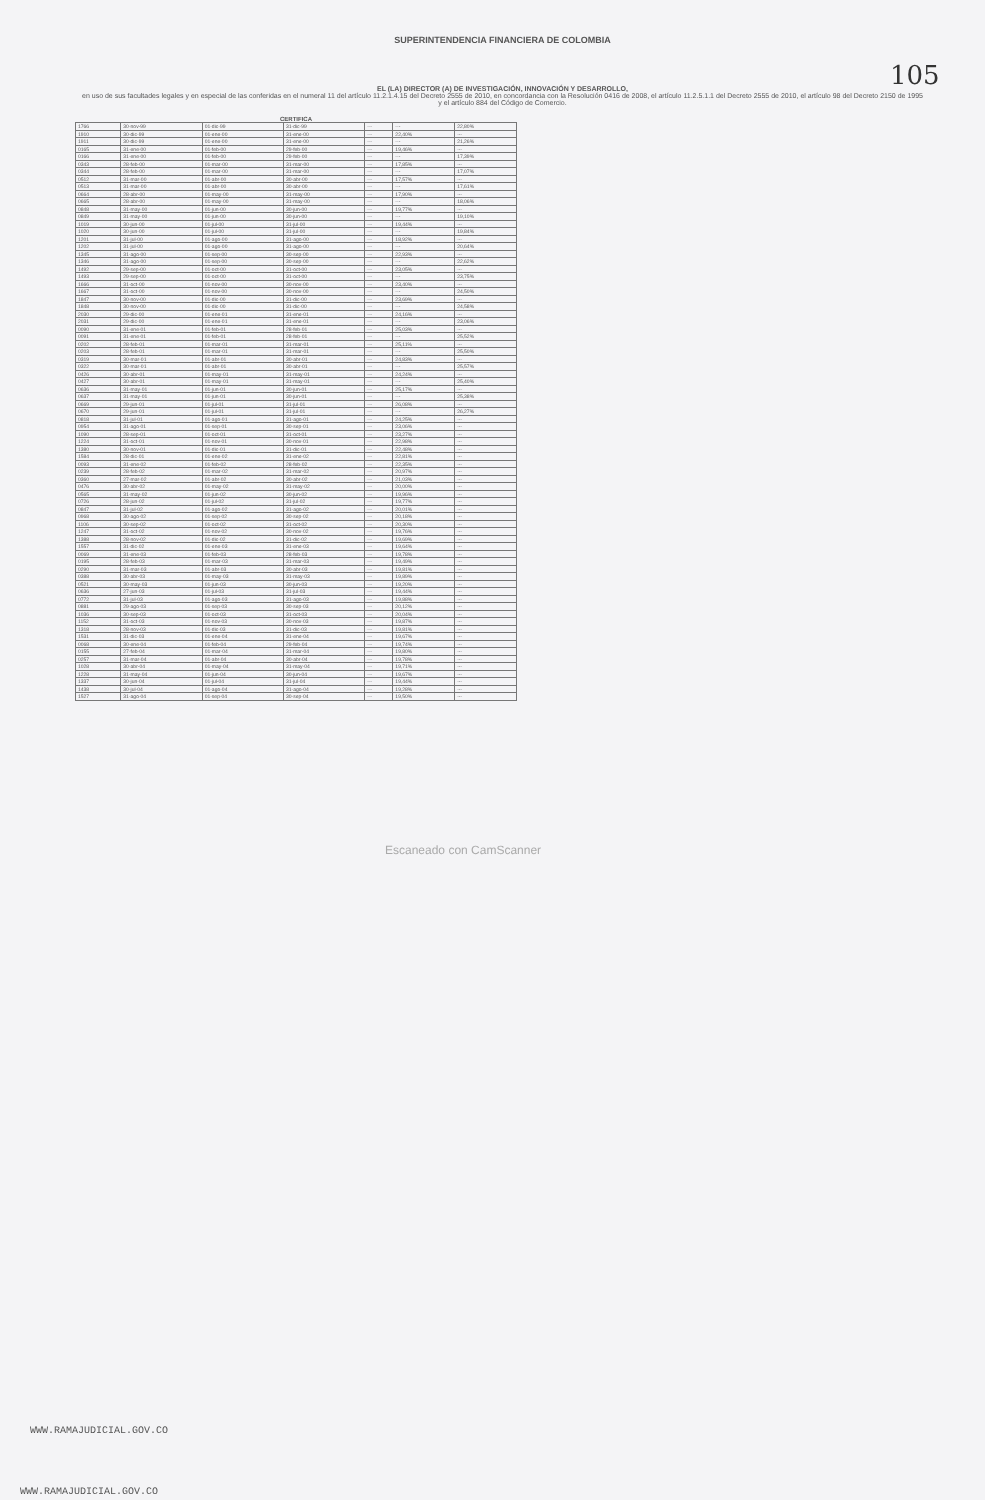SUPERINTENDENCIA FINANCIERA DE COLOMBIA
EL (LA) DIRECTOR (A) DE INVESTIGACIÓN, INNOVACIÓN Y DESARROLLO,
en uso de sus facultades legales y en especial de las conferidas en el numeral 11 del artículo 11.2.1.4.15 del Decreto 2555 de 2010, en concordancia con la Resolución 0416 de 2008, el artículo 11.2.5.1.1 del Decreto 2555 de 2010, el artículo 98 del Decreto 2150 de 1995 y el artículo 884 del Código de Comercio.
105
CERTIFICA
| 1766 | 30-nov-99 | 01-dic-99 | 31-dic-99 | --- | --- | 22,80% |
| 1910 | 30-dic-99 | 01-ene-00 | 31-ene-00 | --- | 22,40% | --- |
| 1911 | 30-dic-99 | 01-ene-00 | 31-ene-00 | --- | --- | 21,26% |
| 0165 | 31-ene-00 | 01-feb-00 | 29-feb-00 | --- | 19,46% | --- |
| 0166 | 31-ene-00 | 01-feb-00 | 29-feb-00 | --- | --- | 17,39% |
| 0343 | 28-feb-00 | 01-mar-00 | 31-mar-00 | --- | 17,85% | --- |
| 0344 | 28-feb-00 | 01-mar-00 | 31-mar-00 | --- | --- | 17,07% |
| 0512 | 31-mar-00 | 01-abr-00 | 30-abr-00 | --- | 17,57% | --- |
| 0513 | 31-mar-00 | 01-abr-00 | 30-abr-00 | --- | --- | 17,61% |
| 0664 | 28-abr-00 | 01-may-00 | 31-may-00 | --- | 17,90% | --- |
| 0665 | 28-abr-00 | 01-may-00 | 31-may-00 | --- | --- | 18,06% |
| 0848 | 31-may-00 | 01-jun-00 | 30-jun-00 | --- | 19,77% | --- |
| 0849 | 31-may-00 | 01-jun-00 | 30-jun-00 | --- | --- | 19,10% |
| 1019 | 30-jun-00 | 01-jul-00 | 31-jul-00 | --- | 19,44% | --- |
| 1020 | 30-jun-00 | 01-jul-00 | 31-jul-00 | --- | --- | 19,84% |
| 1201 | 31-jul-00 | 01-ago-00 | 31-ago-00 | --- | 18,92% | --- |
| 1202 | 31-jul-00 | 01-ago-00 | 31-ago-00 | --- | --- | 20,64% |
| 1345 | 31-ago-00 | 01-sep-00 | 30-sep-00 | --- | 22,93% | --- |
| 1346 | 31-ago-00 | 01-sep-00 | 30-sep-00 | --- | --- | 22,62% |
| 1492 | 29-sep-00 | 01-oct-00 | 31-oct-00 | --- | 23,05% | --- |
| 1493 | 29-sep-00 | 01-oct-00 | 31-oct-00 | --- | --- | 23,75% |
| 1666 | 31-oct-00 | 01-nov-00 | 30-nov-00 | --- | 23,40% | --- |
| 1667 | 31-oct-00 | 01-nov-00 | 30-nov-00 | --- | --- | 24,50% |
| 1847 | 30-nov-00 | 01-dic-00 | 31-dic-00 | --- | 23,69% | --- |
| 1848 | 30-nov-00 | 01-dic-00 | 31-dic-00 | --- | --- | 24,58% |
| 2030 | 29-dic-00 | 01-ene-01 | 31-ene-01 | --- | 24,16% | --- |
| 2031 | 29-dic-00 | 01-ene-01 | 31-ene-01 | --- | --- | 23,06% |
| 0090 | 31-ene-01 | 01-feb-01 | 28-feb-01 | --- | 25,03% | --- |
| 0091 | 31-ene-01 | 01-feb-01 | 28-feb-01 | --- | --- | 25,52% |
| 0202 | 28-feb-01 | 01-mar-01 | 31-mar-01 | --- | 25,11% | --- |
| 0203 | 28-feb-01 | 01-mar-01 | 31-mar-01 | --- | --- | 25,50% |
| 0319 | 30-mar-01 | 01-abr-01 | 30-abr-01 | --- | 24,83% | --- |
| 0322 | 30-mar-01 | 01-abr-01 | 30-abr-01 | --- | --- | 25,57% |
| 0426 | 30-abr-01 | 01-may-01 | 31-may-01 | --- | 24,24% | --- |
| 0427 | 30-abr-01 | 01-may-01 | 31-may-01 | --- | --- | 25,40% |
| 0636 | 31-may-01 | 01-jun-01 | 30-jun-01 | --- | 25,17% | --- |
| 0637 | 31-may-01 | 01-jun-01 | 30-jun-01 | --- | --- | 25,38% |
| 0669 | 29-jun-01 | 01-jul-01 | 31-jul-01 | --- | 26,08% | --- |
| 0670 | 29-jun-01 | 01-jul-01 | 31-jul-01 | --- | --- | 26,27% |
| 0818 | 31-jul-01 | 01-ago-01 | 31-ago-01 | --- | 24,25% | --- |
| 0954 | 31-ago-01 | 01-sep-01 | 30-sep-01 | --- | 23,06% | --- |
| 1090 | 28-sep-01 | 01-oct-01 | 31-oct-01 | --- | 23,27% | --- |
| 1224 | 31-oct-01 | 01-nov-01 | 30-nov-01 | --- | 22,98% | --- |
| 1380 | 30-nov-01 | 01-dic-01 | 31-dic-01 | --- | 22,48% | --- |
| 1584 | 28-dic-01 | 01-ene-02 | 31-ene-02 | --- | 22,81% | --- |
| 0093 | 31-ene-02 | 01-feb-02 | 28-feb-02 | --- | 22,35% | --- |
| 0239 | 28-feb-02 | 01-mar-02 | 31-mar-02 | --- | 20,97% | --- |
| 0360 | 27-mar-02 | 01-abr-02 | 30-abr-02 | --- | 21,03% | --- |
| 0476 | 30-abr-02 | 01-may-02 | 31-may-02 | --- | 20,00% | --- |
| 0565 | 31-may-02 | 01-jun-02 | 30-jun-02 | --- | 19,96% | --- |
| 0726 | 28-jun-02 | 01-jul-02 | 31-jul-02 | --- | 19,77% | --- |
| 0847 | 31-jul-02 | 01-ago-02 | 31-ago-02 | --- | 20,01% | --- |
| 0968 | 30-ago-02 | 01-sep-02 | 30-sep-02 | --- | 20,18% | --- |
| 1106 | 30-sep-02 | 01-oct-02 | 31-oct-02 | --- | 20,30% | --- |
| 1247 | 31-oct-02 | 01-nov-02 | 30-nov-02 | --- | 19,76% | --- |
| 1388 | 28-nov-02 | 01-dic-02 | 31-dic-02 | --- | 19,69% | --- |
| 1557 | 31-dic-02 | 01-ene-03 | 31-ene-03 | --- | 19,64% | --- |
| 0069 | 31-ene-03 | 01-feb-03 | 28-feb-03 | --- | 19,78% | --- |
| 0195 | 28-feb-03 | 01-mar-03 | 31-mar-03 | --- | 19,49% | --- |
| 0290 | 31-mar-03 | 01-abr-03 | 30-abr-03 | --- | 19,81% | --- |
| 0388 | 30-abr-03 | 01-may-03 | 31-may-03 | --- | 19,89% | --- |
| 0521 | 30-may-03 | 01-jun-03 | 30-jun-03 | --- | 19,20% | --- |
| 0636 | 27-jun-03 | 01-jul-03 | 31-jul-03 | --- | 19,44% | --- |
| 0772 | 31-jul-03 | 01-ago-03 | 31-ago-03 | --- | 19,88% | --- |
| 0881 | 29-ago-03 | 01-sep-03 | 30-sep-03 | --- | 20,12% | --- |
| 1036 | 30-sep-03 | 01-oct-03 | 31-oct-03 | --- | 20,04% | --- |
| 1152 | 31-oct-03 | 01-nov-03 | 30-nov-03 | --- | 19,87% | --- |
| 1318 | 28-nov-03 | 01-dic-03 | 31-dic-03 | --- | 19,81% | --- |
| 1531 | 31-dic-03 | 01-ene-04 | 31-ene-04 | --- | 19,67% | --- |
| 0068 | 30-ene-04 | 01-feb-04 | 29-feb-04 | --- | 19,74% | --- |
| 0155 | 27-feb-04 | 01-mar-04 | 31-mar-04 | --- | 19,80% | --- |
| 0257 | 31-mar-04 | 01-abr-04 | 30-abr-04 | --- | 19,78% | --- |
| 1028 | 30-abr-04 | 01-may-04 | 31-may-04 | --- | 19,71% | --- |
| 1228 | 31-may-04 | 01-jun-04 | 30-jun-04 | --- | 19,67% | --- |
| 1337 | 30-jun-04 | 01-jul-04 | 31-jul-04 | --- | 19,44% | --- |
| 1438 | 30-jul-04 | 01-ago-04 | 31-ago-04 | --- | 19,28% | --- |
| 1527 | 31-ago-04 | 01-sep-04 | 30-sep-04 | --- | 19,50% | --- |
Escaneado con CamScanner
WWW.RAMAJUDICIAL.GOV.CO
WWW.RAMAJUDICIAL.GOV.CO